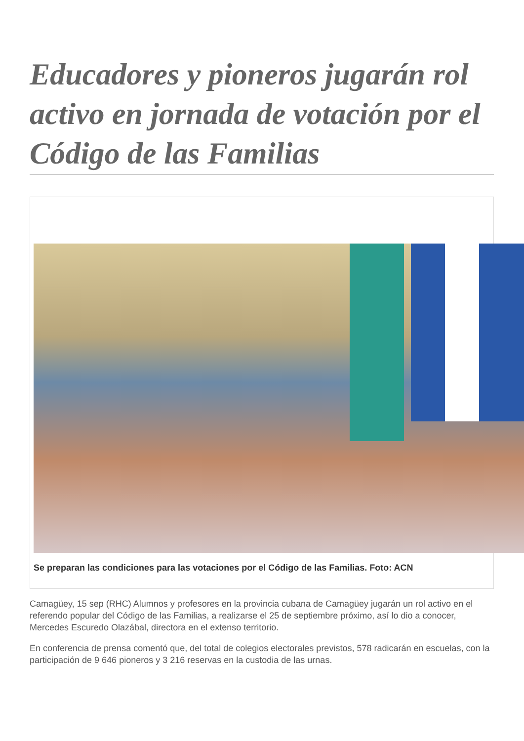Educadores y pioneros jugarán rol activo en jornada de votación por el Código de las Familias
Se preparan las condiciones para las votaciones por el Código de las Familias. Foto: ACN
Camagüey, 15 sep (RHC) Alumnos y profesores en la provincia cubana de Camagüey jugarán un rol activo en el referendo popular del Código de las Familias, a realizarse el 25 de septiembre próximo, así lo dio a conocer, Mercedes Escuredo Olazábal, directora en el extenso territorio.
En conferencia de prensa comentó que, del total de colegios electorales previstos, 578 radicarán en escuelas, con la participación de 9 646 pioneros y 3 216 reservas en la custodia de las urnas.